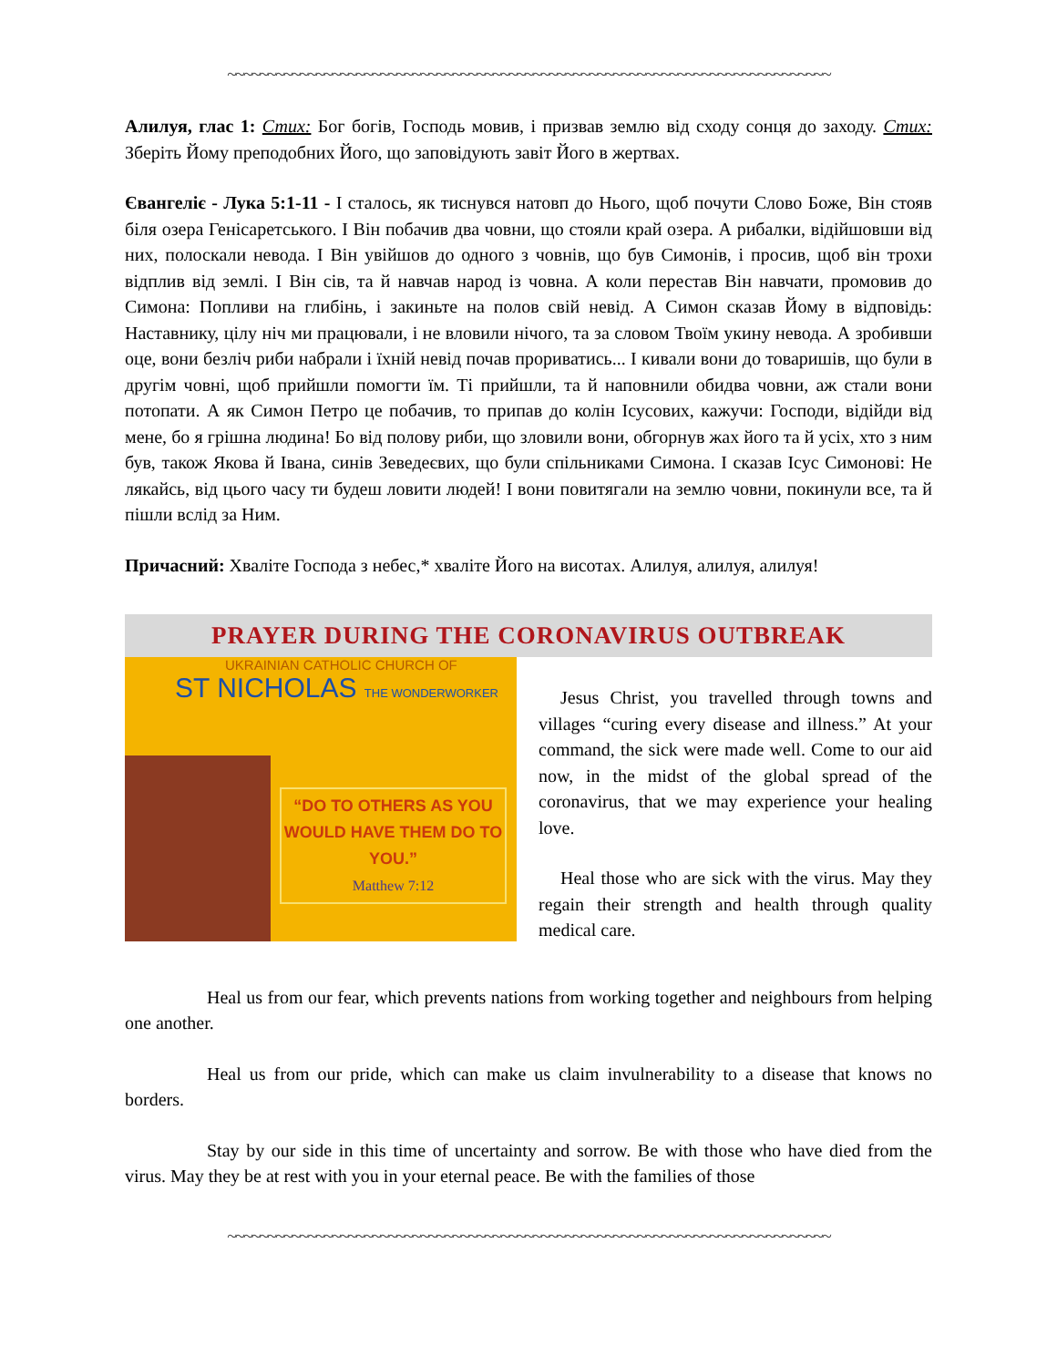~~~~~~~~~~~~~~~~~~~~~~~~~~~~~~~~~~~~~~~~~~~~~~~~~~~~~~~~~~~~~~~~~~~~~~~~~~~
Алилуя, глас 1: Стих: Бог богів, Господь мовив, і призвав землю від сходу сонця до заходу. Стих: Зберіть Йому преподобних Його, що заповідують завіт Його в жертвах.
Євангеліє - Лука 5:1-11 - І сталось, як тиснувся натовп до Нього, щоб почути Слово Боже, Він стояв біля озера Генісаретського. І Він побачив два човни, що стояли край озера. А рибалки, відійшовши від них, полоскали невода. І Він увійшов до одного з човнів, що був Симонів, і просив, щоб він трохи відплив від землі. І Він сів, та й навчав народ із човна. А коли перестав Він навчати, промовив до Симона: Попливи на глибінь, і закиньте на полов свій невід. А Симон сказав Йому в відповідь: Наставнику, цілу ніч ми працювали, і не вловили нічого, та за словом Твоїм укину невода. А зробивши оце, вони безліч риби набрали і їхній невід почав прориватись... І кивали вони до товаришів, що були в другім човні, щоб прийшли помогти їм. Ті прийшли, та й наповнили обидва човни, аж стали вони потопати. А як Симон Петро це побачив, то припав до колін Ісусових, кажучи: Господи, відійди від мене, бо я грішна людина! Бо від полову риби, що зловили вони, обгорнув жах його та й усіх, хто з ним був, також Якова й Івана, синів Зеведеєвих, що були спільниками Симона. І сказав Ісус Симонові: Не лякайсь, від цього часу ти будеш ловити людей! І вони повитягали на землю човни, покинули все, та й пішли вслід за Ним.
Причасний: Хваліте Господа з небес,* хваліте Його на висотах. Алилуя, алилуя, алилуя!
PRAYER DURING THE CORONAVIRUS OUTBREAK
UKRAINIAN CATHOLIC CHURCH OF
ST NICHOLAS THE WONDERWORKER
“DO TO OTHERS AS YOU WOULD HAVE THEM DO TO YOU.”
Matthew 7:12
Jesus Christ, you travelled through towns and villages “curing every disease and illness.” At your command, the sick were made well. Come to our aid now, in the midst of the global spread of the coronavirus, that we may experience your healing love.
Heal those who are sick with the virus. May they regain their strength and health through quality medical care.
Heal us from our fear, which prevents nations from working together and neighbours from helping one another.
Heal us from our pride, which can make us claim invulnerability to a disease that knows no borders.
Stay by our side in this time of uncertainty and sorrow. Be with those who have died from the virus. May they be at rest with you in your eternal peace. Be with the families of those
~~~~~~~~~~~~~~~~~~~~~~~~~~~~~~~~~~~~~~~~~~~~~~~~~~~~~~~~~~~~~~~~~~~~~~~~~~~